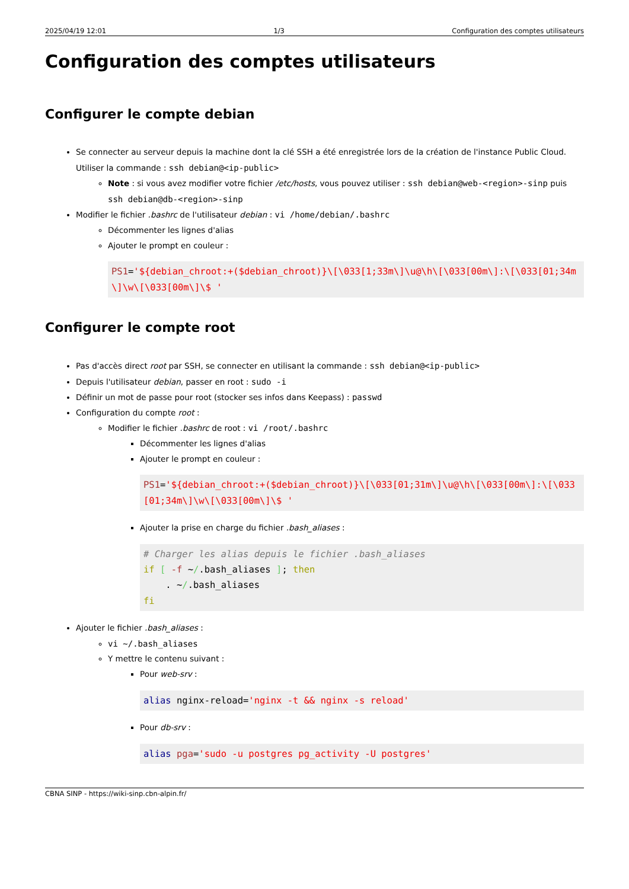2025/04/19 12:01 1/3 Configuration des comptes utilisateurs
Configuration des comptes utilisateurs
Configurer le compte debian
Se connecter au serveur depuis la machine dont la clé SSH a été enregistrée lors de la création de l'instance Public Cloud. Utiliser la commande : ssh debian@<ip-public>
Note : si vous avez modifier votre fichier /etc/hosts, vous pouvez utiliser : ssh debian@web-<region>-sinp puis ssh debian@db-<region>-sinp
Modifier le fichier .bashrc de l'utilisateur debian : vi /home/debian/.bashrc
Décommenter les lignes d'alias
Ajouter le prompt en couleur :
PS1='${debian_chroot:+($debian_chroot)}\[\033[1;33m\]\u@\h\[\033[00m\]:\[\033[01;34m\]\w\[\033[00m\]\$ '
Configurer le compte root
Pas d'accès direct root par SSH, se connecter en utilisant la commande : ssh debian@<ip-public>
Depuis l'utilisateur debian, passer en root : sudo -i
Définir un mot de passe pour root (stocker ses infos dans Keepass) : passwd
Configuration du compte root :
Modifier le fichier .bashrc de root : vi /root/.bashrc
Décommenter les lignes d'alias
Ajouter le prompt en couleur :
PS1='${debian_chroot:+($debian_chroot)}\[\033[01;31m\]\u@\h\[\033[00m\]:\[\033[01;34m\]\w\[\033[00m\]\$ '
Ajouter la prise en charge du fichier .bash_aliases :
# Charger les alias depuis le fichier .bash_aliases
if [ -f ~/.bash_aliases ]; then
    . ~/.bash_aliases
fi
Ajouter le fichier .bash_aliases :
vi ~/.bash_aliases
Y mettre le contenu suivant :
Pour web-srv :
alias nginx-reload='nginx -t && nginx -s reload'
Pour db-srv :
alias pga='sudo -u postgres pg_activity -U postgres'
CBNA SINP - https://wiki-sinp.cbn-alpin.fr/